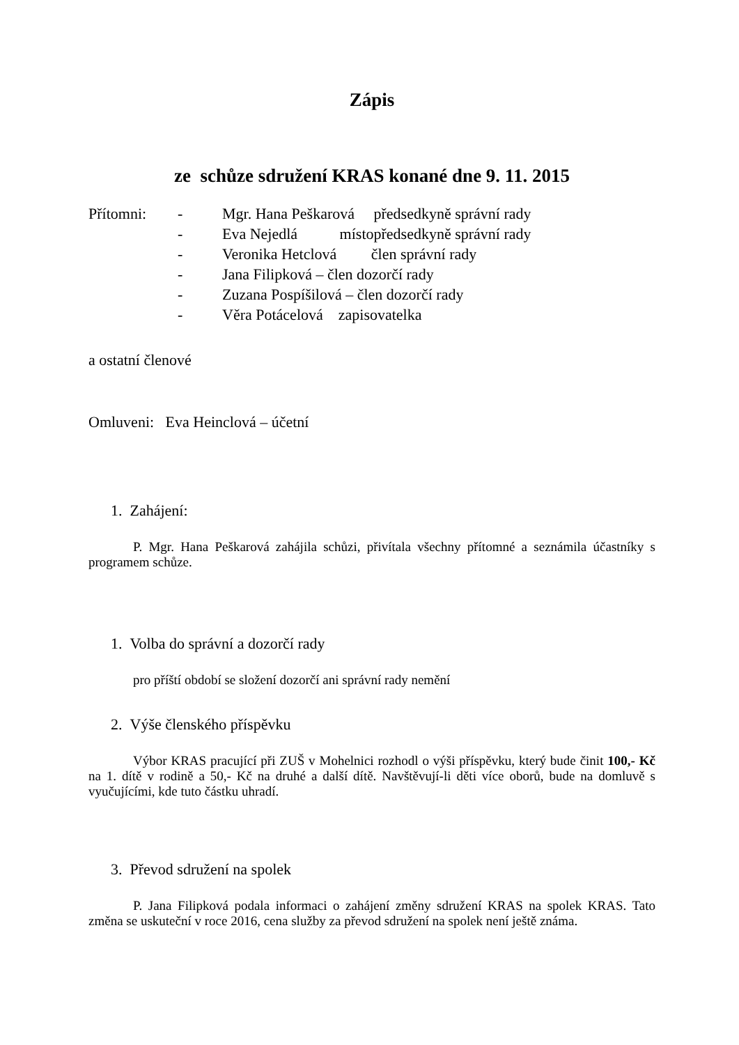Zápis
ze schůze sdružení KRAS konané dne 9. 11. 2015
Přítomni:
-
Mgr. Hana Peškarová předsedkyně správní rady
-
Eva Nejedlá místopředsedkyně správní rady
-
Veronika Hetclová člen správní rady
-
Jana Filipková – člen dozorčí rady
-
Zuzana Pospíšilová – člen dozorčí rady
-
Věra Potácelová zapisovatelka
a ostatní členové
Omluveni: Eva Heinclová – účetní
1. Zahájení:
P. Mgr. Hana Peškarová zahájila schůzi, přivítala všechny přítomné a seznámila účastníky s programem schůze.
1. Volba do správní a dozorčí rady
pro příští období se složení dozorčí ani správní rady nemění
2. Výše členského příspěvku
Výbor KRAS pracující při ZUŠ v Mohelnici rozhodl o výši příspěvku, který bude činit 100,- Kč na 1. dítě v rodině a 50,- Kč na druhé a další dítě. Navštěvují-li děti více oborů, bude na domluvě s vyučujícími, kde tuto částku uhradí.
3. Převod sdružení na spolek
P. Jana Filipková podala informaci o zahájení změny sdružení KRAS na spolek KRAS. Tato změna se uskuteční v roce 2016, cena služby za převod sdružení na spolek není ještě známa.